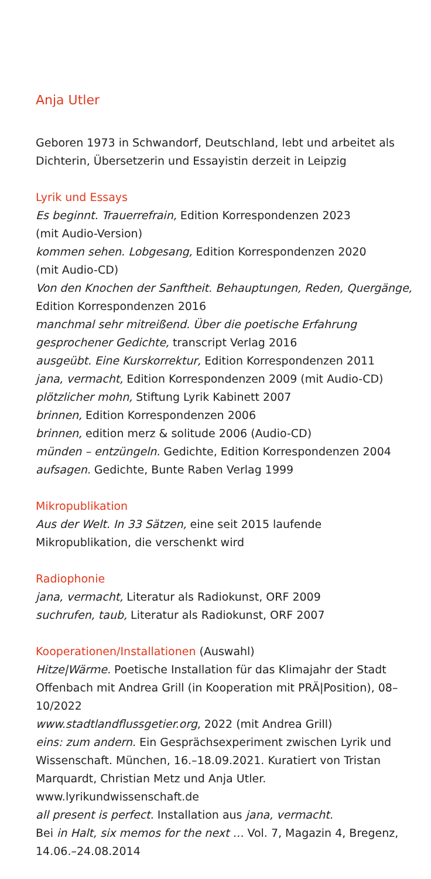Anja Utler
Geboren 1973 in Schwandorf, Deutschland, lebt und arbeitet als Dichterin, Übersetzerin und Essayistin derzeit in Leipzig
Lyrik und Essays
Es beginnt. Trauerrefrain, Edition Korrespondenzen 2023
(mit Audio-Version)
kommen sehen. Lobgesang, Edition Korrespondenzen 2020
(mit Audio-CD)
Von den Knochen der Sanftheit. Behauptungen, Reden, Quergänge, Edition Korrespondenzen 2016
manchmal sehr mitreißend. Über die poetische Erfahrung gesprochener Gedichte, transcript Verlag 2016
ausgeübt. Eine Kurskorrektur, Edition Korrespondenzen 2011
jana, vermacht, Edition Korrespondenzen 2009 (mit Audio-CD)
plötzlicher mohn, Stiftung Lyrik Kabinett 2007
brinnen, Edition Korrespondenzen 2006
brinnen, edition merz & solitude 2006 (Audio-CD)
münden – entzüngeln. Gedichte, Edition Korrespondenzen 2004
aufsagen. Gedichte, Bunte Raben Verlag 1999
Mikropublikation
Aus der Welt. In 33 Sätzen, eine seit 2015 laufende Mikropublikation, die verschenkt wird
Radiophonie
jana, vermacht, Literatur als Radiokunst, ORF 2009
suchrufen, taub, Literatur als Radiokunst, ORF 2007
Kooperationen/Installationen (Auswahl)
Hitze|Wärme. Poetische Installation für das Klimajahr der Stadt Offenbach mit Andrea Grill (in Kooperation mit PRÄ|Position), 08–10/2022
www.stadtlandflussgetier.org, 2022 (mit Andrea Grill)
eins: zum andern. Ein Gesprächsexperiment zwischen Lyrik und Wissenschaft. München, 16.–18.09.2021. Kuratiert von Tristan Marquardt, Christian Metz und Anja Utler.
www.lyrikundwissenschaft.de
all present is perfect. Installation aus jana, vermacht.
Bei in Halt, six memos for the next … Vol. 7, Magazin 4, Bregenz, 14.06.–24.08.2014